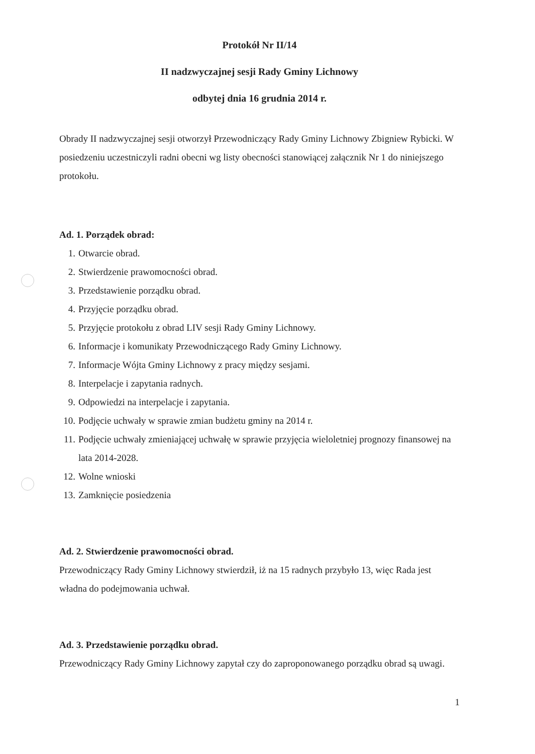Protokół Nr II/14
II nadzwyczajnej sesji Rady Gminy Lichnowy
odbytej dnia 16 grudnia 2014 r.
Obrady II nadzwyczajnej sesji otworzył Przewodniczący Rady Gminy Lichnowy Zbigniew Rybicki. W posiedzeniu uczestniczyli radni obecni wg listy obecności stanowiącej załącznik Nr 1 do niniejszego protokołu.
Ad. 1. Porządek obrad:
1. Otwarcie obrad.
2. Stwierdzenie prawomocności obrad.
3. Przedstawienie porządku obrad.
4. Przyjęcie porządku obrad.
5. Przyjęcie protokołu z obrad LIV sesji Rady Gminy Lichnowy.
6. Informacje i komunikaty Przewodniczącego Rady Gminy Lichnowy.
7. Informacje Wójta Gminy Lichnowy z pracy między sesjami.
8. Interpelacje i zapytania radnych.
9. Odpowiedzi na interpelacje i zapytania.
10. Podjęcie uchwały w sprawie zmian budżetu gminy na 2014 r.
11. Podjęcie uchwały zmieniającej uchwałę w sprawie przyjęcia wieloletniej prognozy finansowej na lata 2014-2028.
12. Wolne wnioski
13. Zamknięcie posiedzenia
Ad. 2. Stwierdzenie prawomocności obrad.
Przewodniczący Rady Gminy Lichnowy stwierdził, iż na 15 radnych przybyło 13, więc Rada jest władna do podejmowania uchwał.
Ad. 3. Przedstawienie porządku obrad.
Przewodniczący Rady Gminy Lichnowy zapytał czy do zaproponowanego porządku obrad są uwagi.
1